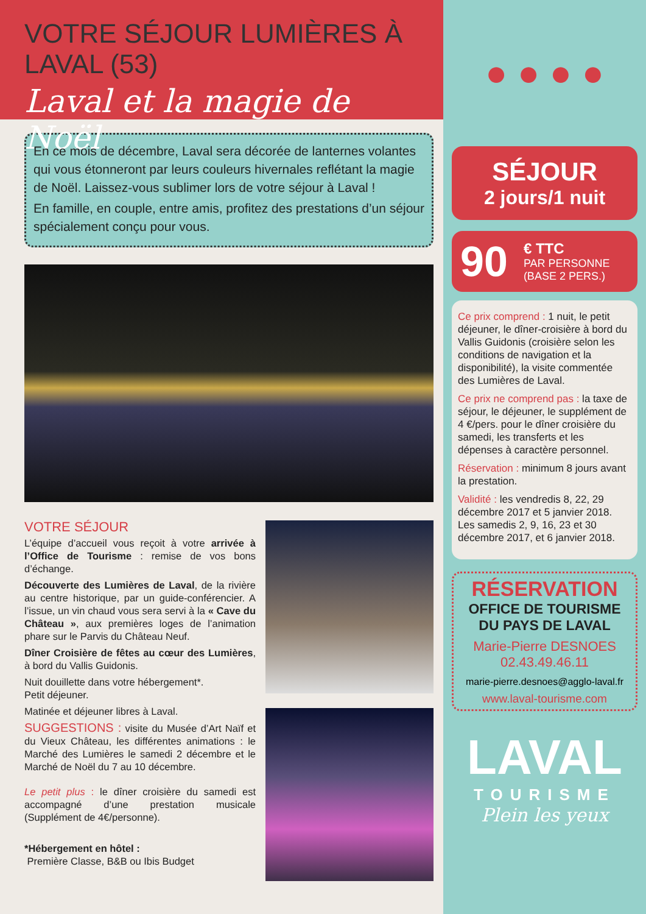VOTRE SÉJOUR LUMIÈRES À LAVAL (53)
Laval et la magie de Noël
En ce mois de décembre, Laval sera décorée de lanternes volantes qui vous étonneront par leurs couleurs hivernales reflétant la magie de Noël. Laissez-vous sublimer lors de votre séjour à Laval !
En famille, en couple, entre amis, profitez des prestations d’un séjour spécialement conçu pour vous.
VOTRE SÉJOUR
L’équipe d’accueil vous reçoit à votre arrivée à l’Office de Tourisme : remise de vos bons d’échange.
Découverte des Lumières de Laval, de la rivière au centre historique, par un guide-conférencier. A l’issue, un vin chaud vous sera servi à la « Cave du Château », aux premières loges de l’animation phare sur le Parvis du Château Neuf.
Dîner Croisière de fêtes au cœur des Lumières, à bord du Vallis Guidonis.
Nuit douillette dans votre hébergement*.
Petit déjeuner.
Matinée et déjeuner libres à Laval.
SUGGESTIONS : visite du Musée d’Art Naïf et du Vieux Château, les différentes animations : le Marché des Lumières le samedi 2 décembre et le Marché de Noël du 7 au 10 décembre.
Le petit plus : le dîner croisière du samedi est accompagné d’une prestation musicale (Supplément de 4€/personne).
*Hébergement en hôtel :
Première Classe, B&B ou Ibis Budget
● ● ● ●
SÉJOUR
2 jours/1 nuit
90 € TTC
PAR PERSONNE
(BASE 2 PERS.)
Ce prix comprend : 1 nuit, le petit déjeuner, le dîner-croisière à bord du Vallis Guidonis (croisière selon les conditions de navigation et la disponibilité), la visite commentée des Lumières de Laval.
Ce prix ne comprend pas : la taxe de séjour, le déjeuner, le supplément de 4 €/pers. pour le dîner croisière du samedi, les transferts et les dépenses à caractère personnel.
Réservation : minimum 8 jours avant la prestation.
Validité : les vendredis 8, 22, 29 décembre 2017 et 5 janvier 2018. Les samedis 2, 9, 16, 23 et 30 décembre 2017, et 6 janvier 2018.
RÉSERVATION
OFFICE DE TOURISME
DU PAYS DE LAVAL
Marie-Pierre DESNOES
02.43.49.46.11
marie-pierre.desnoes@agglo-laval.fr
www.laval-tourisme.com
LAVAL
TOURISME
Plein les yeux